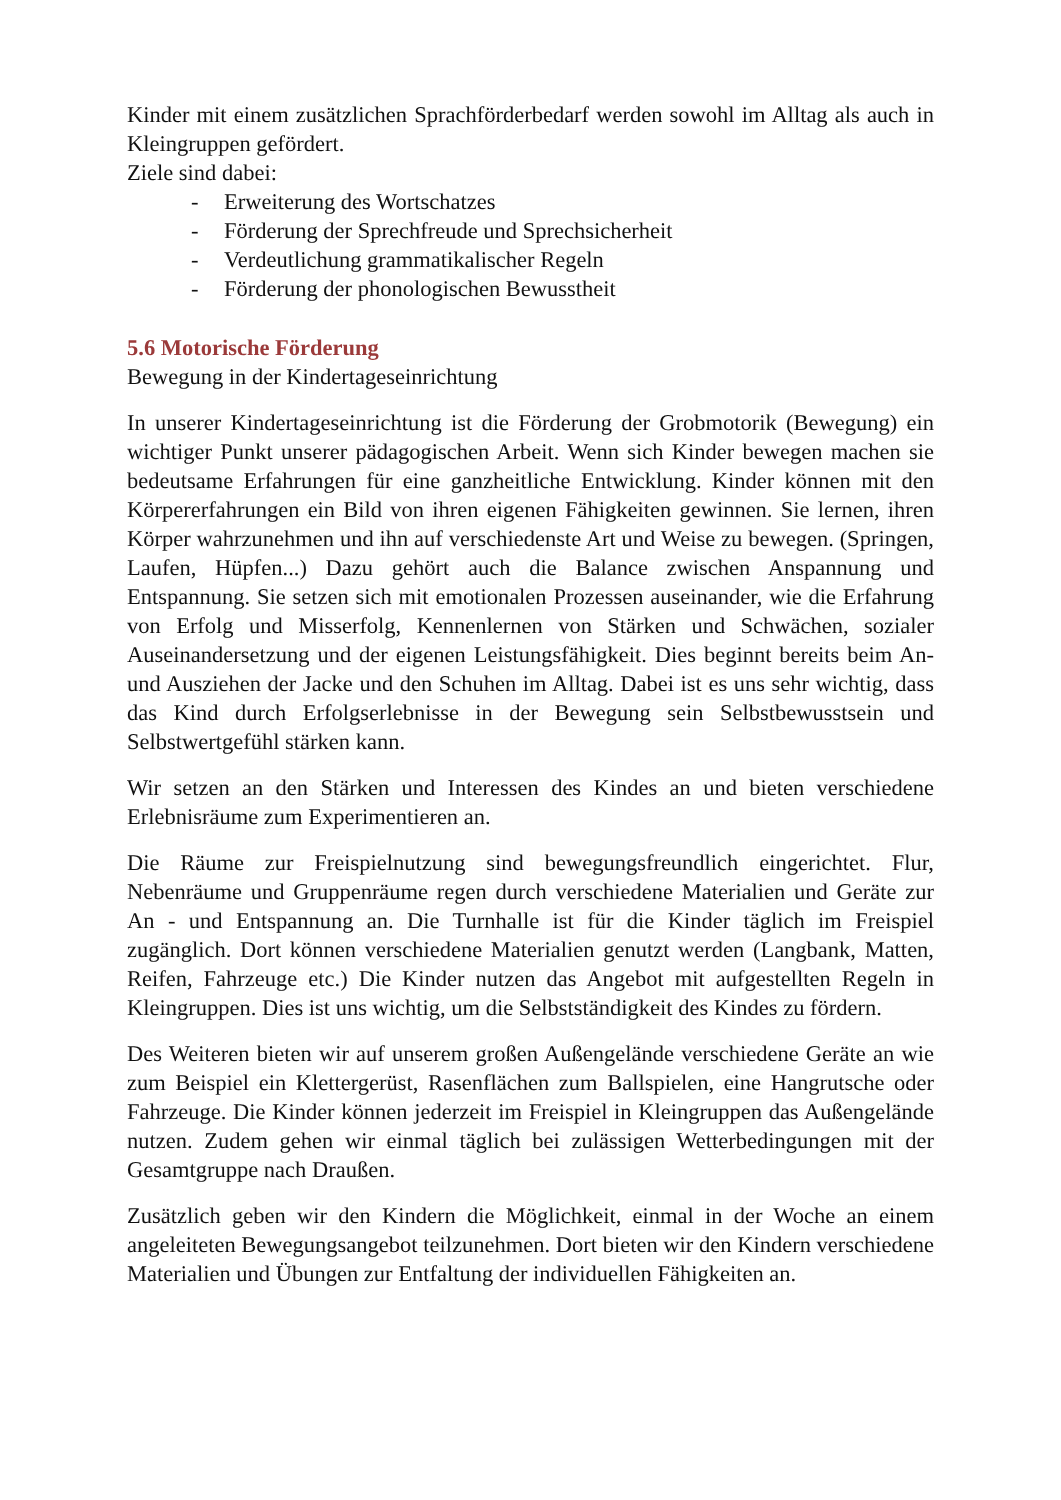Kinder mit einem zusätzlichen Sprachförderbedarf werden sowohl im Alltag als auch in Kleingruppen gefördert.
Ziele sind dabei:
- Erweiterung des Wortschatzes
- Förderung der Sprechfreude und Sprechsicherheit
- Verdeutlichung grammatikalischer Regeln
- Förderung der phonologischen Bewusstheit
5.6 Motorische Förderung
Bewegung in der Kindertageseinrichtung
In unserer Kindertageseinrichtung ist die Förderung der Grobmotorik (Bewegung) ein wichtiger Punkt unserer pädagogischen Arbeit. Wenn sich Kinder bewegen machen sie bedeutsame Erfahrungen für eine ganzheitliche Entwicklung. Kinder können mit den Körpererfahrungen ein Bild von ihren eigenen Fähigkeiten gewinnen. Sie lernen, ihren Körper wahrzunehmen und ihn auf verschiedenste Art und Weise zu bewegen. (Springen, Laufen, Hüpfen...) Dazu gehört auch die Balance zwischen Anspannung und Entspannung. Sie setzen sich mit emotionalen Prozessen auseinander, wie die Erfahrung von Erfolg und Misserfolg, Kennenlernen von Stärken und Schwächen, sozialer Auseinandersetzung und der eigenen Leistungsfähigkeit. Dies beginnt bereits beim An- und Ausziehen der Jacke und den Schuhen im Alltag. Dabei ist es uns sehr wichtig, dass das Kind durch Erfolgserlebnisse in der Bewegung sein Selbstbewusstsein und Selbstwertgefühl stärken kann.
Wir setzen an den Stärken und Interessen des Kindes an und bieten verschiedene Erlebnisräume zum Experimentieren an.
Die Räume zur Freispielnutzung sind bewegungsfreundlich eingerichtet. Flur, Nebenräume und Gruppenräume regen durch verschiedene Materialien und Geräte zur An - und Entspannung an. Die Turnhalle ist für die Kinder täglich im Freispiel zugänglich. Dort können verschiedene Materialien genutzt werden (Langbank, Matten, Reifen, Fahrzeuge etc.) Die Kinder nutzen das Angebot mit aufgestellten Regeln in Kleingruppen. Dies ist uns wichtig, um die Selbstständigkeit des Kindes zu fördern.
Des Weiteren bieten wir auf unserem großen Außengelände verschiedene Geräte an wie zum Beispiel ein Klettergerüst, Rasenflächen zum Ballspielen, eine Hangrutsche oder Fahrzeuge. Die Kinder können jederzeit im Freispiel in Kleingruppen das Außengelände nutzen. Zudem gehen wir einmal täglich bei zulässigen Wetterbedingungen mit der Gesamtgruppe nach Draußen.
Zusätzlich geben wir den Kindern die Möglichkeit, einmal in der Woche an einem angeleiteten Bewegungsangebot teilzunehmen. Dort bieten wir den Kindern verschiedene Materialien und Übungen zur Entfaltung der individuellen Fähigkeiten an.